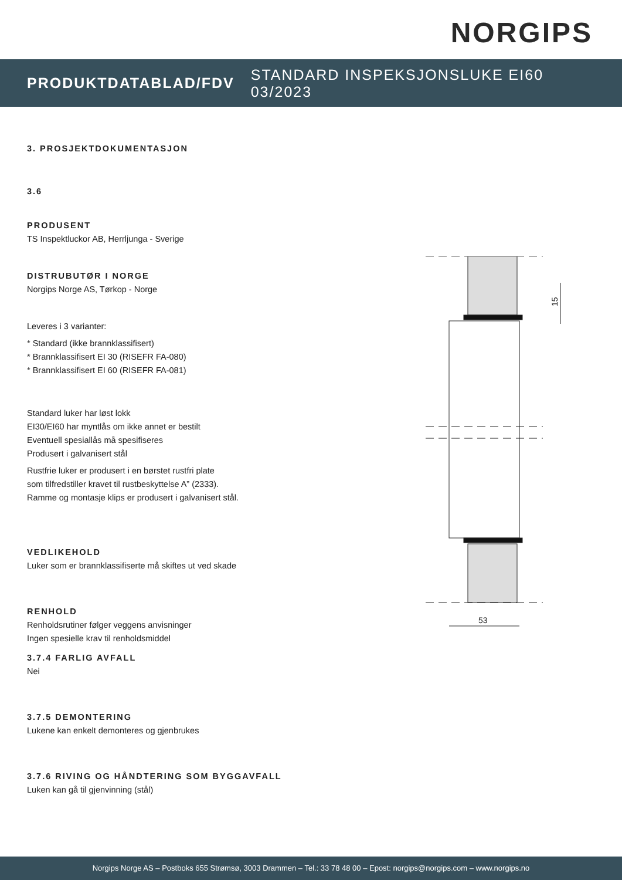NORGIPS
PRODUKTDATABLAD/FDV STANDARD INSPEKSJONSLUKE EI60 03/2023
3. PROSJEKTDOKUMENTASJON
3.6
PRODUSENT
TS Inspektluckor AB, Herrljunga - Sverige
DISTRUBUTØR I NORGE
Norgips Norge AS, Tørkop - Norge
Leveres i 3 varianter:
* Standard (ikke brannklassifisert)
* Brannklassifisert EI 30 (RISEFR FA-080)
* Brannklassifisert EI 60 (RISEFR FA-081)
Standard luker har løst lokk
EI30/EI60 har myntlås om ikke annet er bestilt
Eventuell spesiallås må spesifiseres
Produsert i galvanisert stål
Rustfrie luker er produsert i en børstet rustfri plate
som tilfredstiller kravet til rustbeskyttelse A” (2333).
Ramme og montasje klips er produsert i galvanisert stål.
VEDLIKEHOLD
Luker som er brannklassifiserte må skiftes ut ved skade
RENHOLD
Renholdsrutiner følger veggens anvisninger
Ingen spesielle krav til renholdsmiddel
3.7.4 FARLIG AVFALL
Nei
3.7.5 DEMONTERING
Lukene kan enkelt demonteres og gjenbrukes
3.7.6 RIVING OG HÅNDTERING SOM BYGGAVFALL
Luken kan gå til gjenvinning (stål)
15
53
Norgips Norge AS – Postboks 655 Strømsø, 3003 Drammen – Tel.: 33 78 48 00 – Epost: norgips@norgips.com – www.norgips.no